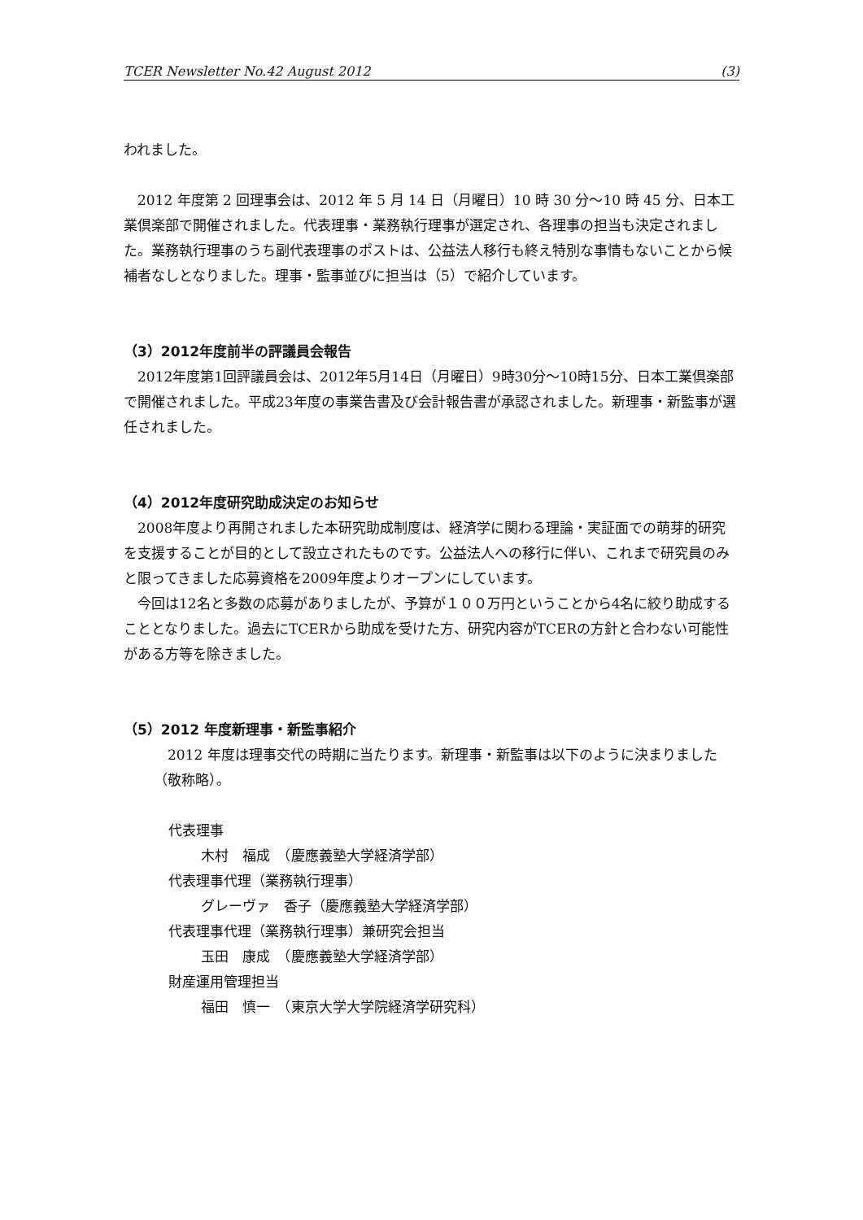TCER Newsletter No.42 August 2012 (3)
われました。
2012 年度第 2 回理事会は、2012 年 5 月 14 日（月曜日）10 時 30 分〜10 時 45 分、日本工業倶楽部で開催されました。代表理事・業務執行理事が選定され、各理事の担当も決定されました。業務執行理事のうち副代表理事のポストは、公益法人移行も終え特別な事情もないことから候補者なしとなりました。理事・監事並びに担当は（5）で紹介しています。
（3）2012年度前半の評議員会報告
2012年度第1回評議員会は、2012年5月14日（月曜日）9時30分〜10時15分、日本工業倶楽部で開催されました。平成23年度の事業告書及び会計報告書が承認されました。新理事・新監事が選任されました。
（4）2012年度研究助成決定のお知らせ
2008年度より再開されました本研究助成制度は、経済学に関わる理論・実証面での萌芽的研究を支援することが目的として設立されたものです。公益法人への移行に伴い、これまで研究員のみと限ってきました応募資格を2009年度よりオープンにしています。
今回は12名と多数の応募がありましたが、予算が１００万円ということから4名に絞り助成することとなりました。過去にTCERから助成を受けた方、研究内容がTCERの方針と合わない可能性がある方等を除きました。
（5）2012 年度新理事・新監事紹介
2012 年度は理事交代の時期に当たります。新理事・新監事は以下のように決まりました（敬称略）。
代表理事
木村　福成　（慶應義塾大学経済学部）
代表理事代理（業務執行理事）
グレーヴァ　香子（慶應義塾大学経済学部）
代表理事代理（業務執行理事）兼研究会担当
玉田　康成　（慶應義塾大学経済学部）
財産運用管理担当
福田　慎一　（東京大学大学院経済学研究科）